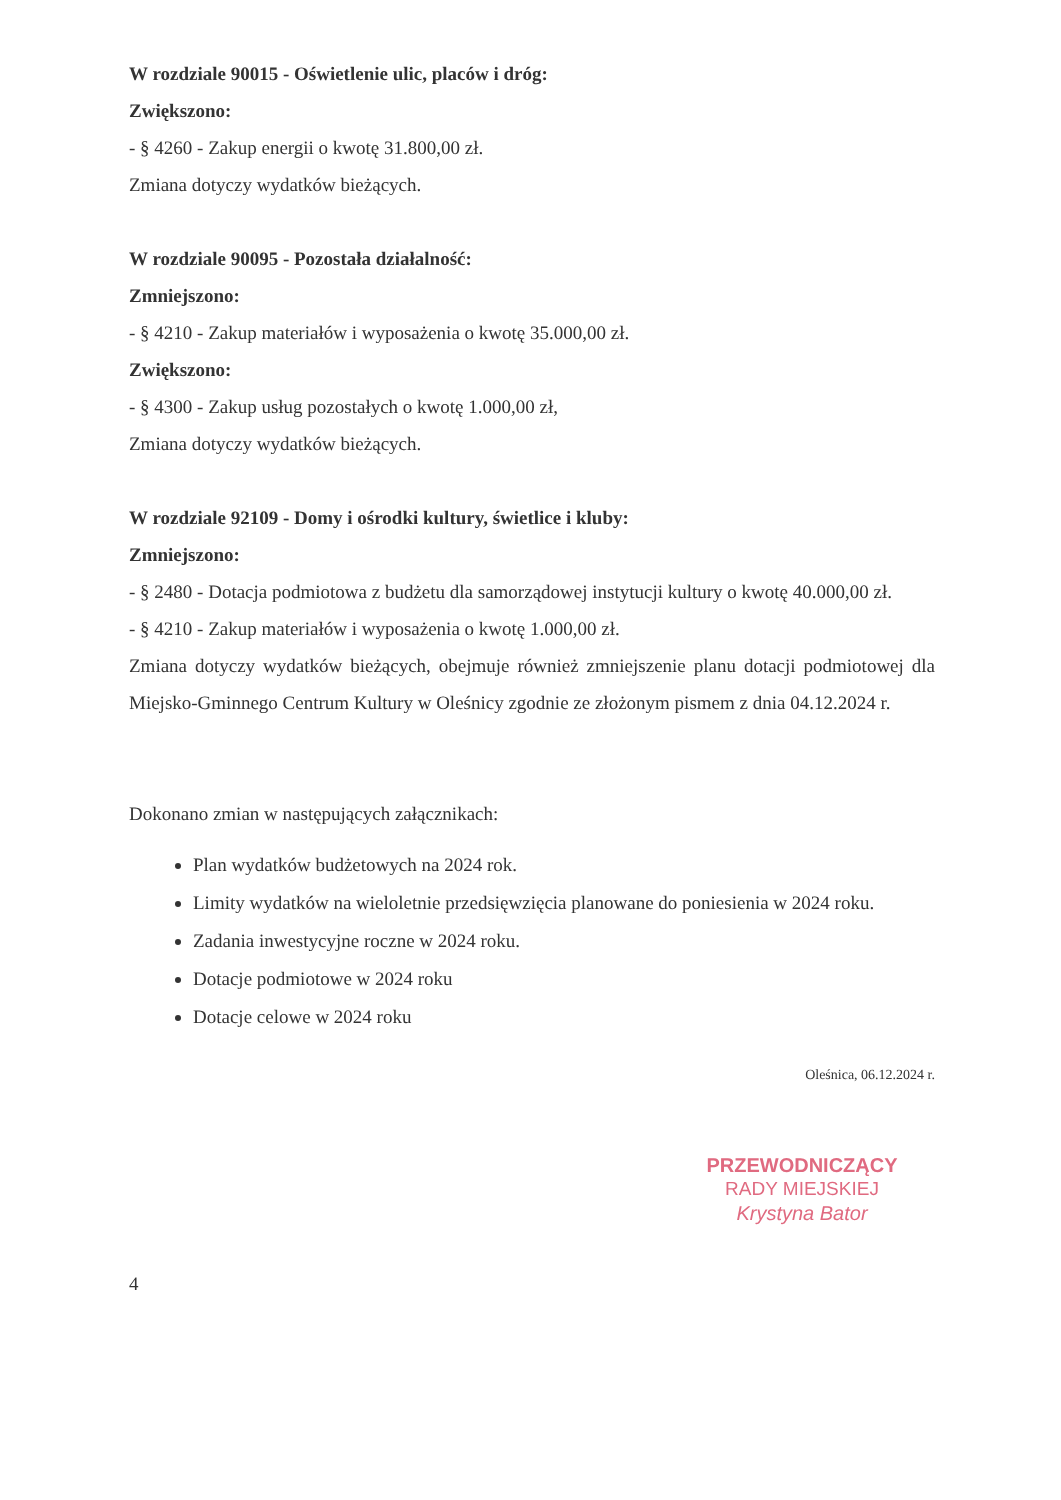W rozdziale 90015 - Oświetlenie ulic, placów i dróg:
Zwiększono:
- § 4260 - Zakup energii o kwotę 31.800,00 zł.
Zmiana dotyczy wydatków bieżących.
W rozdziale 90095 - Pozostała działalność:
Zmniejszono:
- § 4210 - Zakup materiałów i wyposażenia o kwotę 35.000,00 zł.
Zwiększono:
- § 4300 - Zakup usług pozostałych o kwotę 1.000,00 zł,
Zmiana dotyczy wydatków bieżących.
W rozdziale 92109 - Domy i ośrodki kultury, świetlice i kluby:
Zmniejszono:
- § 2480 - Dotacja podmiotowa z budżetu dla samorządowej instytucji kultury o kwotę 40.000,00 zł.
- § 4210 - Zakup materiałów i wyposażenia o kwotę 1.000,00 zł.
Zmiana dotyczy wydatków bieżących, obejmuje również zmniejszenie planu dotacji podmiotowej dla Miejsko-Gminnego Centrum Kultury w Oleśnicy zgodnie ze złożonym pismem z dnia 04.12.2024 r.
Dokonano zmian w następujących załącznikach:
Plan wydatków budżetowych na 2024 rok.
Limity wydatków na wieloletnie przedsięwzięcia planowane do poniesienia w 2024 roku.
Zadania inwestycyjne roczne w 2024 roku.
Dotacje podmiotowe w 2024 roku
Dotacje celowe w 2024 roku
Oleśnica, 06.12.2024 r.
PRZEWODNICZĄCY
RADY MIEJSKIEJ
Krystyna Bator
4